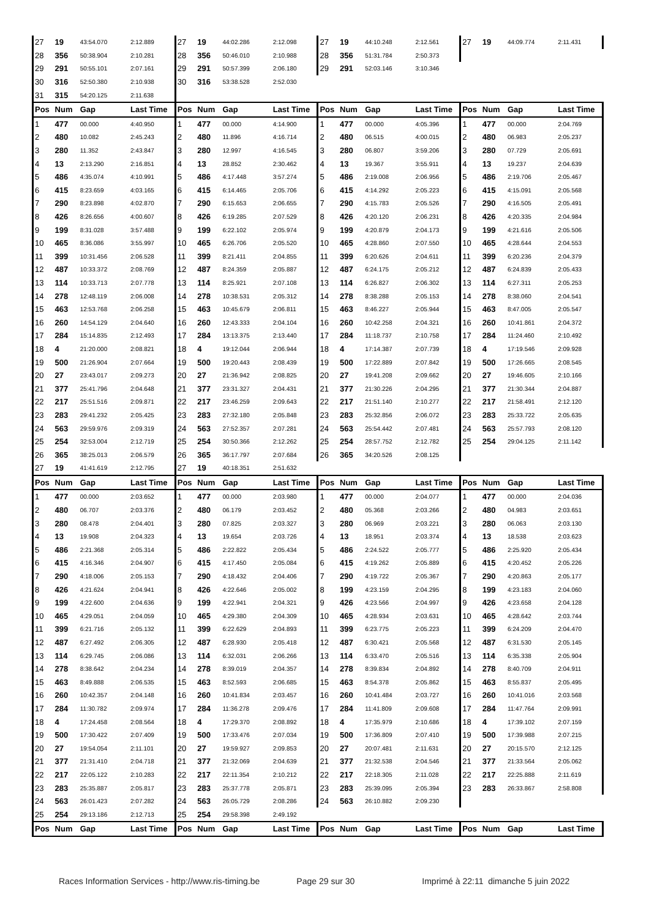| 27 | 19 | 43:54.070 | 2:12.889 | 27 | 19 | 44:02.286 | 2:12.098 | 27 | 19 | 44:10.248 | 2:12.561 | 27 | 19 | 44:09.774 | 2:11.431 |
| 28 | 356 | 50:38.904 | 2:10.281 | 28 | 356 | 50:46.010 | 2:10.988 | 28 | 356 | 51:31.784 | 2:50.373 | | | | |
| 29 | 291 | 50:55.101 | 2:07.161 | 29 | 291 | 50:57.399 | 2:06.180 | 29 | 291 | 52:03.146 | 3:10.346 | | | | |
| 30 | 316 | 52:50.380 | 2:10.938 | 30 | 316 | 53:38.528 | 2:52.030 | | | | | | | | |
| 31 | 315 | 54:20.125 | 2:11.638 | | | | | | | | | | | | |
| Pos | Num | Gap | Last Time | Pos | Num | Gap | Last Time | Pos | Num | Gap | Last Time | Pos | Num | Gap | Last Time |
| 1 | 477 | 00.000 | 4:40.950 | 1 | 477 | 00.000 | 4:14.900 | 1 | 477 | 00.000 | 4:05.396 | 1 | 477 | 00.000 | 2:04.769 |
| 2 | 480 | 10.082 | 2:45.243 | 2 | 480 | 11.896 | 4:16.714 | 2 | 480 | 06.515 | 4:00.015 | 2 | 480 | 06.983 | 2:05.237 |
| 3 | 280 | 11.352 | 2:43.847 | 3 | 280 | 12.997 | 4:16.545 | 3 | 280 | 06.807 | 3:59.206 | 3 | 280 | 07.729 | 2:05.691 |
| 4 | 13 | 2:13.290 | 2:16.851 | 4 | 13 | 28.852 | 2:30.462 | 4 | 13 | 19.367 | 3:55.911 | 4 | 13 | 19.237 | 2:04.639 |
| 5 | 486 | 4:35.074 | 4:10.991 | 5 | 486 | 4:17.448 | 3:57.274 | 5 | 486 | 2:19.008 | 2:06.956 | 5 | 486 | 2:19.706 | 2:05.467 |
| 6 | 415 | 8:23.659 | 4:03.165 | 6 | 415 | 6:14.465 | 2:05.706 | 6 | 415 | 4:14.292 | 2:05.223 | 6 | 415 | 4:15.091 | 2:05.568 |
| 7 | 290 | 8:23.898 | 4:02.870 | 7 | 290 | 6:15.653 | 2:06.655 | 7 | 290 | 4:15.783 | 2:05.526 | 7 | 290 | 4:16.505 | 2:05.491 |
| 8 | 426 | 8:26.656 | 4:00.607 | 8 | 426 | 6:19.285 | 2:07.529 | 8 | 426 | 4:20.120 | 2:06.231 | 8 | 426 | 4:20.335 | 2:04.984 |
| 9 | 199 | 8:31.028 | 3:57.488 | 9 | 199 | 6:22.102 | 2:05.974 | 9 | 199 | 4:20.879 | 2:04.173 | 9 | 199 | 4:21.616 | 2:05.506 |
| 10 | 465 | 8:36.086 | 3:55.997 | 10 | 465 | 6:26.706 | 2:05.520 | 10 | 465 | 4:28.860 | 2:07.550 | 10 | 465 | 4:28.644 | 2:04.553 |
| 11 | 399 | 10:31.456 | 2:06.528 | 11 | 399 | 8:21.411 | 2:04.855 | 11 | 399 | 6:20.626 | 2:04.611 | 11 | 399 | 6:20.236 | 2:04.379 |
| 12 | 487 | 10:33.372 | 2:08.769 | 12 | 487 | 8:24.359 | 2:05.887 | 12 | 487 | 6:24.175 | 2:05.212 | 12 | 487 | 6:24.839 | 2:05.433 |
| 13 | 114 | 10:33.713 | 2:07.778 | 13 | 114 | 8:25.921 | 2:07.108 | 13 | 114 | 6:26.827 | 2:06.302 | 13 | 114 | 6:27.311 | 2:05.253 |
| 14 | 278 | 12:48.119 | 2:06.008 | 14 | 278 | 10:38.531 | 2:05.312 | 14 | 278 | 8:38.288 | 2:05.153 | 14 | 278 | 8:38.060 | 2:04.541 |
| 15 | 463 | 12:53.768 | 2:06.258 | 15 | 463 | 10:45.679 | 2:06.811 | 15 | 463 | 8:46.227 | 2:05.944 | 15 | 463 | 8:47.005 | 2:05.547 |
| 16 | 260 | 14:54.129 | 2:04.640 | 16 | 260 | 12:43.333 | 2:04.104 | 16 | 260 | 10:42.258 | 2:04.321 | 16 | 260 | 10:41.861 | 2:04.372 |
| 17 | 284 | 15:14.835 | 2:12.493 | 17 | 284 | 13:13.375 | 2:13.440 | 17 | 284 | 11:18.737 | 2:10.758 | 17 | 284 | 11:24.460 | 2:10.492 |
| 18 | 4 | 21:20.000 | 2:08.821 | 18 | 4 | 19:12.044 | 2:06.944 | 18 | 4 | 17:14.387 | 2:07.739 | 18 | 4 | 17:19.546 | 2:09.928 |
| 19 | 500 | 21:26.904 | 2:07.664 | 19 | 500 | 19:20.443 | 2:08.439 | 19 | 500 | 17:22.889 | 2:07.842 | 19 | 500 | 17:26.665 | 2:08.545 |
| 20 | 27 | 23:43.017 | 2:09.273 | 20 | 27 | 21:36.942 | 2:08.825 | 20 | 27 | 19:41.208 | 2:09.662 | 20 | 27 | 19:46.605 | 2:10.166 |
| 21 | 377 | 25:41.796 | 2:04.648 | 21 | 377 | 23:31.327 | 2:04.431 | 21 | 377 | 21:30.226 | 2:04.295 | 21 | 377 | 21:30.344 | 2:04.887 |
| 22 | 217 | 25:51.516 | 2:09.871 | 22 | 217 | 23:46.259 | 2:09.643 | 22 | 217 | 21:51.140 | 2:10.277 | 22 | 217 | 21:58.491 | 2:12.120 |
| 23 | 283 | 29:41.232 | 2:05.425 | 23 | 283 | 27:32.180 | 2:05.848 | 23 | 283 | 25:32.856 | 2:06.072 | 23 | 283 | 25:33.722 | 2:05.635 |
| 24 | 563 | 29:59.976 | 2:09.319 | 24 | 563 | 27:52.357 | 2:07.281 | 24 | 563 | 25:54.442 | 2:07.481 | 24 | 563 | 25:57.793 | 2:08.120 |
| 25 | 254 | 32:53.004 | 2:12.719 | 25 | 254 | 30:50.366 | 2:12.262 | 25 | 254 | 28:57.752 | 2:12.782 | 25 | 254 | 29:04.125 | 2:11.142 |
| 26 | 365 | 38:25.013 | 2:06.579 | 26 | 365 | 36:17.797 | 2:07.684 | 26 | 365 | 34:20.526 | 2:08.125 | | | | |
| 27 | 19 | 41:41.619 | 2:12.795 | 27 | 19 | 40:18.351 | 2:51.632 | | | | | | | | |
| Pos | Num | Gap | Last Time | Pos | Num | Gap | Last Time | Pos | Num | Gap | Last Time | Pos | Num | Gap | Last Time |
| 1 | 477 | 00.000 | 2:03.652 | 1 | 477 | 00.000 | 2:03.980 | 1 | 477 | 00.000 | 2:04.077 | 1 | 477 | 00.000 | 2:04.036 |
| 2 | 480 | 06.707 | 2:03.376 | 2 | 480 | 06.179 | 2:03.452 | 2 | 480 | 05.368 | 2:03.266 | 2 | 480 | 04.983 | 2:03.651 |
| 3 | 280 | 08.478 | 2:04.401 | 3 | 280 | 07.825 | 2:03.327 | 3 | 280 | 06.969 | 2:03.221 | 3 | 280 | 06.063 | 2:03.130 |
| 4 | 13 | 19.908 | 2:04.323 | 4 | 13 | 19.654 | 2:03.726 | 4 | 13 | 18.951 | 2:03.374 | 4 | 13 | 18.538 | 2:03.623 |
| 5 | 486 | 2:21.368 | 2:05.314 | 5 | 486 | 2:22.822 | 2:05.434 | 5 | 486 | 2:24.522 | 2:05.777 | 5 | 486 | 2:25.920 | 2:05.434 |
| 6 | 415 | 4:16.346 | 2:04.907 | 6 | 415 | 4:17.450 | 2:05.084 | 6 | 415 | 4:19.262 | 2:05.889 | 6 | 415 | 4:20.452 | 2:05.226 |
| 7 | 290 | 4:18.006 | 2:05.153 | 7 | 290 | 4:18.432 | 2:04.406 | 7 | 290 | 4:19.722 | 2:05.367 | 7 | 290 | 4:20.863 | 2:05.177 |
| 8 | 426 | 4:21.624 | 2:04.941 | 8 | 426 | 4:22.646 | 2:05.002 | 8 | 199 | 4:23.159 | 2:04.295 | 8 | 199 | 4:23.183 | 2:04.060 |
| 9 | 199 | 4:22.600 | 2:04.636 | 9 | 199 | 4:22.941 | 2:04.321 | 9 | 426 | 4:23.566 | 2:04.997 | 9 | 426 | 4:23.658 | 2:04.128 |
| 10 | 465 | 4:29.051 | 2:04.059 | 10 | 465 | 4:29.380 | 2:04.309 | 10 | 465 | 4:28.934 | 2:03.631 | 10 | 465 | 4:28.642 | 2:03.744 |
| 11 | 399 | 6:21.716 | 2:05.132 | 11 | 399 | 6:22.629 | 2:04.893 | 11 | 399 | 6:23.775 | 2:05.223 | 11 | 399 | 6:24.209 | 2:04.470 |
| 12 | 487 | 6:27.492 | 2:06.305 | 12 | 487 | 6:28.930 | 2:05.418 | 12 | 487 | 6:30.421 | 2:05.568 | 12 | 487 | 6:31.530 | 2:05.145 |
| 13 | 114 | 6:29.745 | 2:06.086 | 13 | 114 | 6:32.031 | 2:06.266 | 13 | 114 | 6:33.470 | 2:05.516 | 13 | 114 | 6:35.338 | 2:05.904 |
| 14 | 278 | 8:38.642 | 2:04.234 | 14 | 278 | 8:39.019 | 2:04.357 | 14 | 278 | 8:39.834 | 2:04.892 | 14 | 278 | 8:40.709 | 2:04.911 |
| 15 | 463 | 8:49.888 | 2:06.535 | 15 | 463 | 8:52.593 | 2:06.685 | 15 | 463 | 8:54.378 | 2:05.862 | 15 | 463 | 8:55.837 | 2:05.495 |
| 16 | 260 | 10:42.357 | 2:04.148 | 16 | 260 | 10:41.834 | 2:03.457 | 16 | 260 | 10:41.484 | 2:03.727 | 16 | 260 | 10:41.016 | 2:03.568 |
| 17 | 284 | 11:30.782 | 2:09.974 | 17 | 284 | 11:36.278 | 2:09.476 | 17 | 284 | 11:41.809 | 2:09.608 | 17 | 284 | 11:47.764 | 2:09.991 |
| 18 | 4 | 17:24.458 | 2:08.564 | 18 | 4 | 17:29.370 | 2:08.892 | 18 | 4 | 17:35.979 | 2:10.686 | 18 | 4 | 17:39.102 | 2:07.159 |
| 19 | 500 | 17:30.422 | 2:07.409 | 19 | 500 | 17:33.476 | 2:07.034 | 19 | 500 | 17:36.809 | 2:07.410 | 19 | 500 | 17:39.988 | 2:07.215 |
| 20 | 27 | 19:54.054 | 2:11.101 | 20 | 27 | 19:59.927 | 2:09.853 | 20 | 27 | 20:07.481 | 2:11.631 | 20 | 27 | 20:15.570 | 2:12.125 |
| 21 | 377 | 21:31.410 | 2:04.718 | 21 | 377 | 21:32.069 | 2:04.639 | 21 | 377 | 21:32.538 | 2:04.546 | 21 | 377 | 21:33.564 | 2:05.062 |
| 22 | 217 | 22:05.122 | 2:10.283 | 22 | 217 | 22:11.354 | 2:10.212 | 22 | 217 | 22:18.305 | 2:11.028 | 22 | 217 | 22:25.888 | 2:11.619 |
| 23 | 283 | 25:35.887 | 2:05.817 | 23 | 283 | 25:37.778 | 2:05.871 | 23 | 283 | 25:39.095 | 2:05.394 | 23 | 283 | 26:33.867 | 2:58.808 |
| 24 | 563 | 26:01.423 | 2:07.282 | 24 | 563 | 26:05.729 | 2:08.286 | 24 | 563 | 26:10.882 | 2:09.230 | | | | |
| 25 | 254 | 29:13.186 | 2:12.713 | 25 | 254 | 29:58.398 | 2:49.192 | | | | | | | | |
| Pos | Num | Gap | Last Time | Pos | Num | Gap | Last Time | Pos | Num | Gap | Last Time | Pos | Num | Gap | Last Time |
Races Information Services - http://www.ris-timing.be Page 29 sur 30 Imprimé à 22:11 dimanche 5 juin 2022